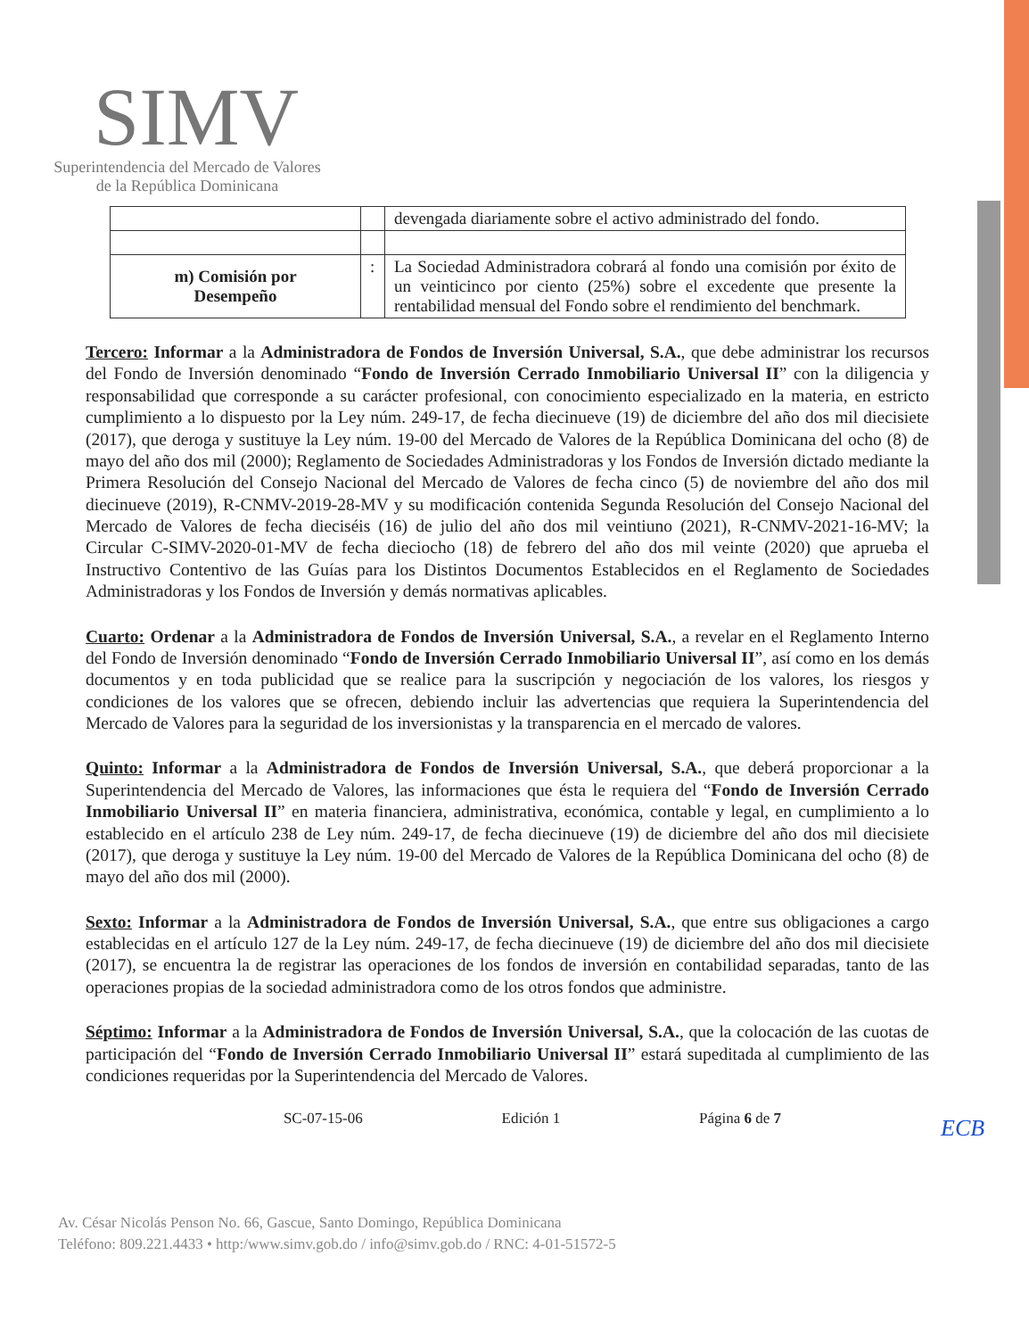ECB
SIMV
Superintendencia del Mercado de Valores
de la República Dominicana
| | | devengada diariamente sobre el activo administrado del fondo. |
| m) Comisión por Desempeño | : | La Sociedad Administradora cobrará al fondo una comisión por éxito de un veinticinco por ciento (25%) sobre el excedente que presente la rentabilidad mensual del Fondo sobre el rendimiento del benchmark. |
Tercero: Informar a la Administradora de Fondos de Inversión Universal, S.A., que debe administrar los recursos del Fondo de Inversión denominado “Fondo de Inversión Cerrado Inmobiliario Universal II” con la diligencia y responsabilidad que corresponde a su carácter profesional, con conocimiento especializado en la materia, en estricto cumplimiento a lo dispuesto por la Ley núm. 249-17, de fecha diecinueve (19) de diciembre del año dos mil diecisiete (2017), que deroga y sustituye la Ley núm. 19-00 del Mercado de Valores de la República Dominicana del ocho (8) de mayo del año dos mil (2000); Reglamento de Sociedades Administradoras y los Fondos de Inversión dictado mediante la Primera Resolución del Consejo Nacional del Mercado de Valores de fecha cinco (5) de noviembre del año dos mil diecinueve (2019), R-CNMV-2019-28-MV y su modificación contenida Segunda Resolución del Consejo Nacional del Mercado de Valores de fecha dieciséis (16) de julio del año dos mil veintiuno (2021), R-CNMV-2021-16-MV; la Circular C-SIMV-2020-01-MV de fecha dieciocho (18) de febrero del año dos mil veinte (2020) que aprueba el Instructivo Contentivo de las Guías para los Distintos Documentos Establecidos en el Reglamento de Sociedades Administradoras y los Fondos de Inversión y demás normativas aplicables.
Cuarto: Ordenar a la Administradora de Fondos de Inversión Universal, S.A., a revelar en el Reglamento Interno del Fondo de Inversión denominado “Fondo de Inversión Cerrado Inmobiliario Universal II”, así como en los demás documentos y en toda publicidad que se realice para la suscripción y negociación de los valores, los riesgos y condiciones de los valores que se ofrecen, debiendo incluir las advertencias que requiera la Superintendencia del Mercado de Valores para la seguridad de los inversionistas y la transparencia en el mercado de valores.
Quinto: Informar a la Administradora de Fondos de Inversión Universal, S.A., que deberá proporcionar a la Superintendencia del Mercado de Valores, las informaciones que ésta le requiera del “Fondo de Inversión Cerrado Inmobiliario Universal II” en materia financiera, administrativa, económica, contable y legal, en cumplimiento a lo establecido en el artículo 238 de Ley núm. 249-17, de fecha diecinueve (19) de diciembre del año dos mil diecisiete (2017), que deroga y sustituye la Ley núm. 19-00 del Mercado de Valores de la República Dominicana del ocho (8) de mayo del año dos mil (2000).
Sexto: Informar a la Administradora de Fondos de Inversión Universal, S.A., que entre sus obligaciones a cargo establecidas en el artículo 127 de la Ley núm. 249-17, de fecha diecinueve (19) de diciembre del año dos mil diecisiete (2017), se encuentra la de registrar las operaciones de los fondos de inversión en contabilidad separadas, tanto de las operaciones propias de la sociedad administradora como de los otros fondos que administre.
Séptimo: Informar a la Administradora de Fondos de Inversión Universal, S.A., que la colocación de las cuotas de participación del “Fondo de Inversión Cerrado Inmobiliario Universal II” estará supeditada al cumplimiento de las condiciones requeridas por la Superintendencia del Mercado de Valores.
SC-07-15-06 Edición 1 Página 6 de 7
Av. César Nicolás Penson No. 66, Gascue, Santo Domingo, República Dominicana
Teléfono: 809.221.4433 • http:/www.simv.gob.do / info@simv.gob.do / RNC: 4-01-51572-5